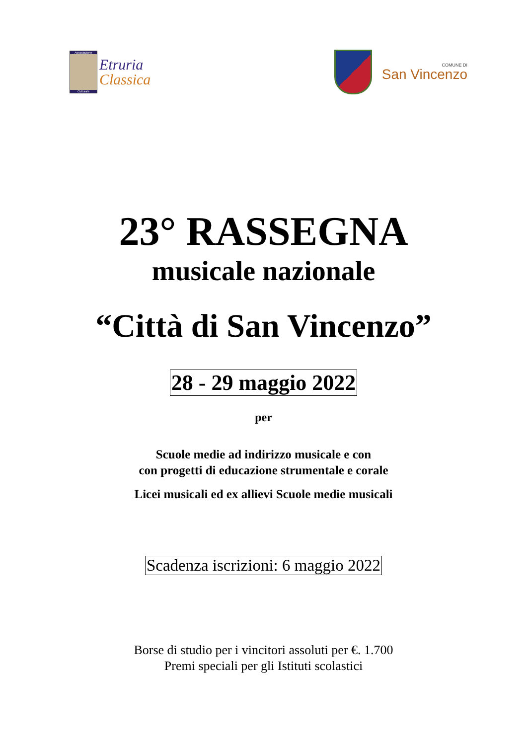Associazione
Culturale
Etruria
Classica
COMUNE DI
San Vincenzo
23° RASSEGNA
musicale nazionale
“Città di San Vincenzo”
28 - 29 maggio 2022
per
Scuole medie ad indirizzo musicale e con
con progetti di educazione strumentale e corale
Licei musicali ed ex allievi Scuole medie musicali
Scadenza iscrizioni: 6 maggio 2022
Borse di studio per i vincitori assoluti per €. 1.700
Premi speciali per gli Istituti scolastici